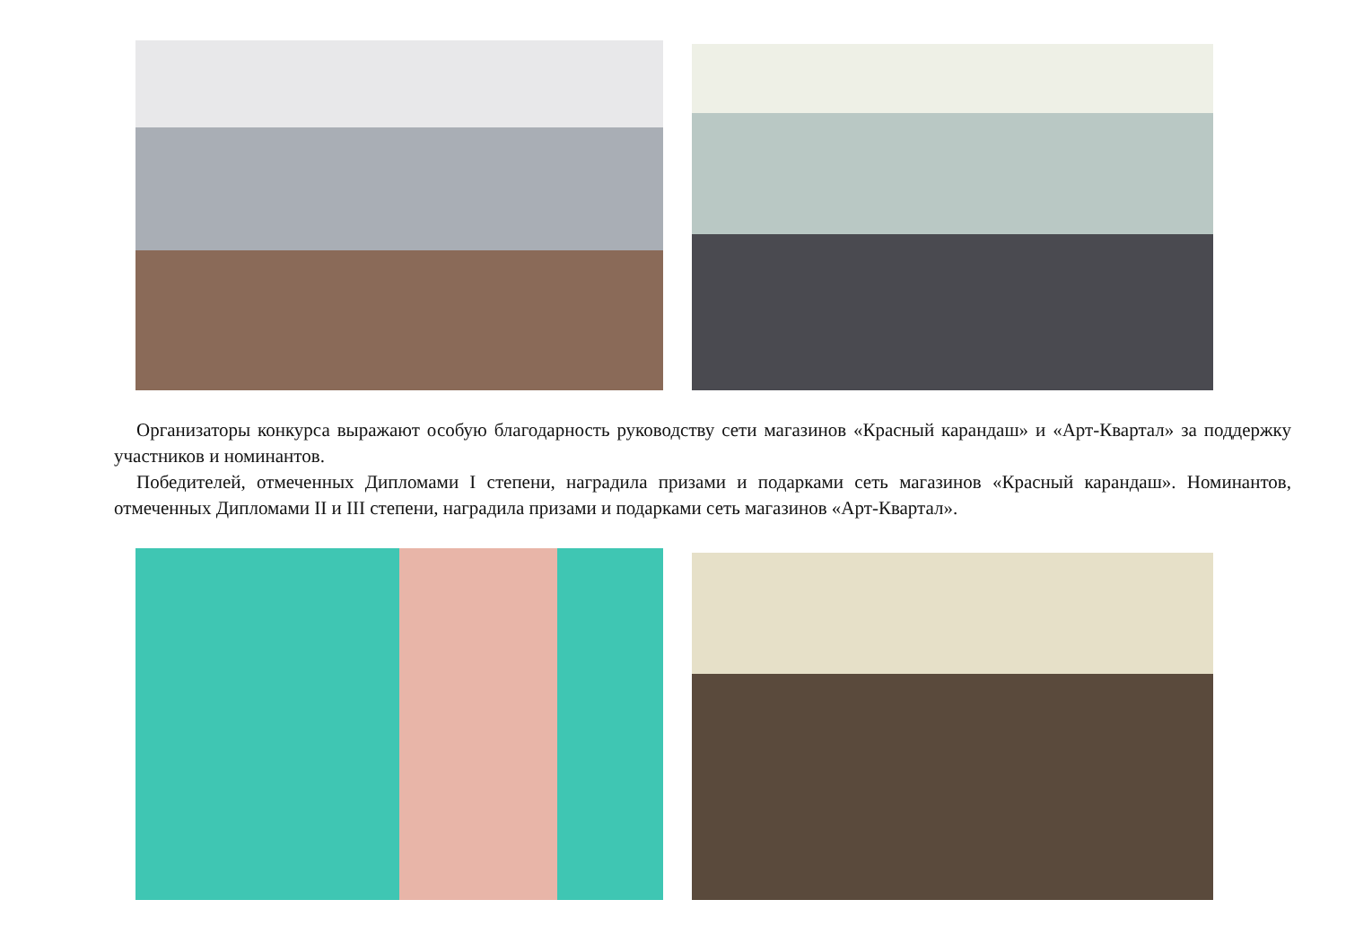Организаторы конкурса выражают особую благодарность руководству сети магазинов «Красный карандаш» и «Арт-Квартал» за поддержку участников и номинантов.
Победителей, отмеченных Дипломами I степени, наградила призами и подарками сеть магазинов «Красный карандаш». Номинантов, отмеченных Дипломами II и III степени, наградила призами и подарками сеть магазинов «Арт-Квартал».